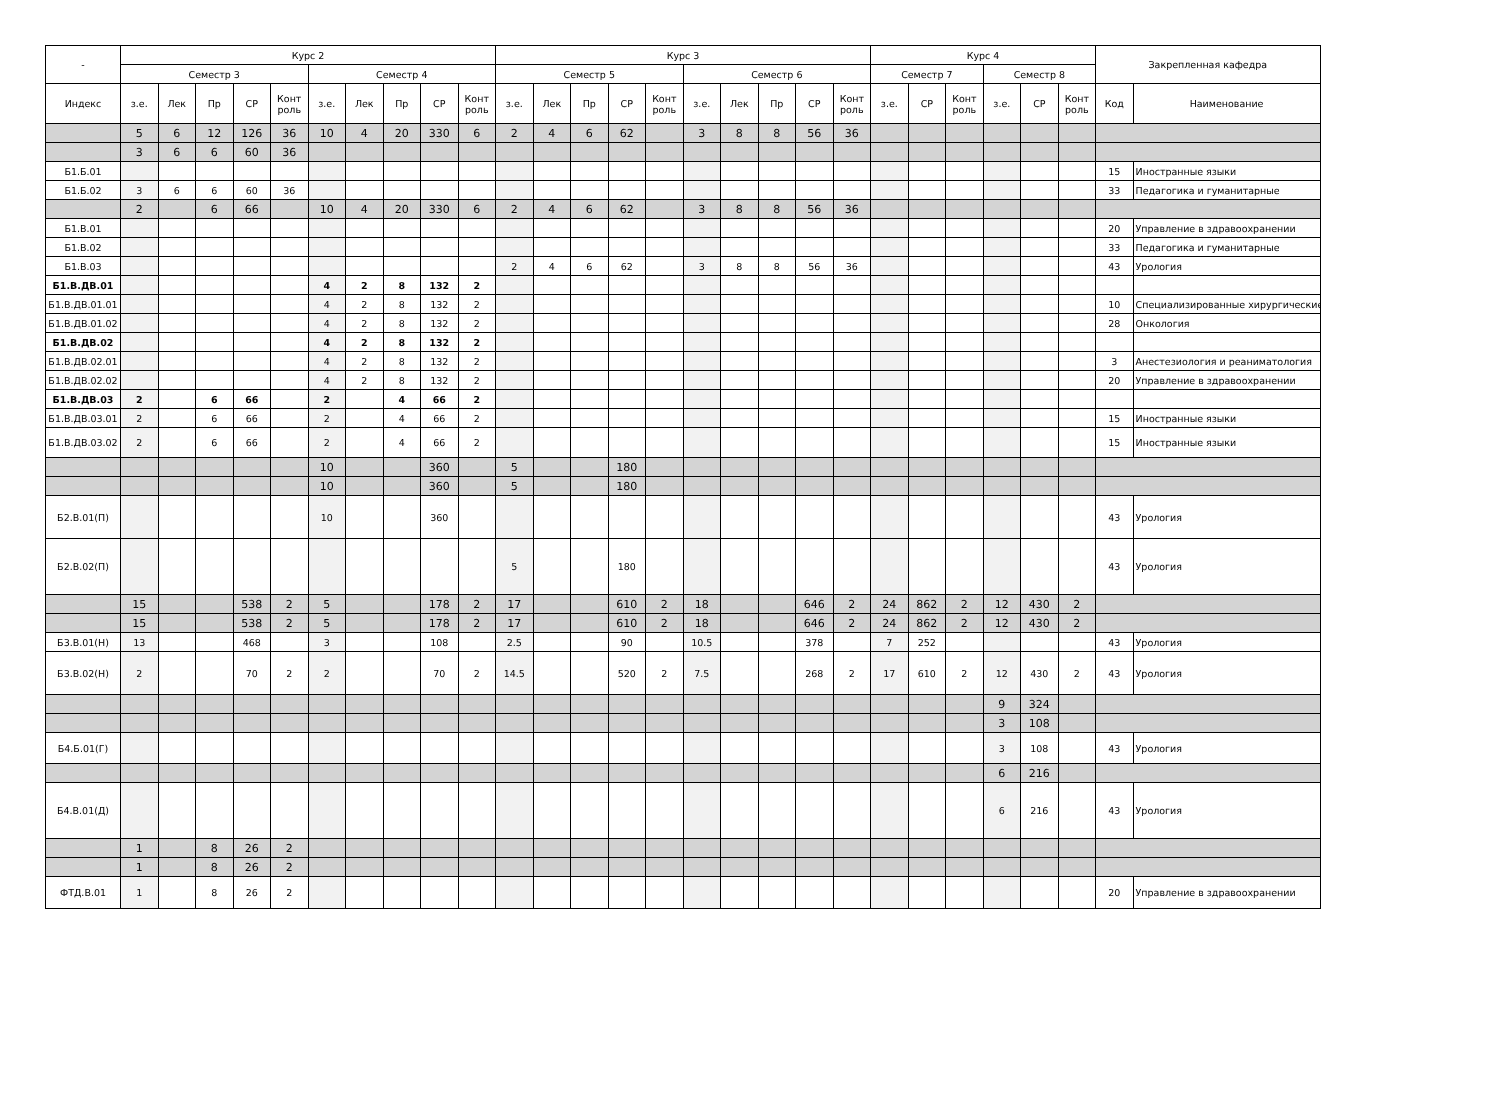| - | Курс 2 | | | | | | | | | | Курс 3 | | | | | | | | | | Курс 4 | | | | | | Закрепленная кафедра | |
| --- | --- | --- | --- | --- | --- | --- | --- | --- | --- | --- | --- | --- | --- | --- | --- | --- | --- | --- | --- | --- | --- | --- | --- | --- | --- | --- | --- | --- |
| | Семестр 3 | | | | | Семестр 4 | | | | | Семестр 5 | | | | | Семестр 6 | | | | | Семестр 7 | | | Семестр 8 | | | | |
| Индекс | з.е. | Лек | Пр | СР | Конт роль | з.е. | Лек | Пр | СР | Конт роль | з.е. | Лек | Пр | СР | Конт роль | з.е. | Лек | Пр | СР | Конт роль | з.е. | СР | Конт роль | з.е. | СР | Конт роль | Код | Наименование |
| | 5 | 6 | 12 | 126 | 36 | 10 | 4 | 20 | 330 | 6 | 2 | 4 | 6 | 62 | | 3 | 8 | 8 | 56 | 36 | | | | | | | | |
| | 3 | 6 | 6 | 60 | 36 | | | | | | | | | | | | | | | | | | | | | | | |
| Б1.Б.01 | | | | | | | | | | | | | | | | | | | | | | | | | | | 15 | Иностранные языки |
| Б1.Б.02 | 3 | 6 | 6 | 60 | 36 | | | | | | | | | | | | | | | | | | | | | | 33 | Педагогика и гуманитарные |
| | 2 | | 6 | 66 | | 10 | 4 | 20 | 330 | 6 | 2 | 4 | 6 | 62 | | 3 | 8 | 8 | 56 | 36 | | | | | | | | |
| Б1.В.01 | | | | | | | | | | | | | | | | | | | | | | | | | | | 20 | Управление в здравоохранении |
| Б1.В.02 | | | | | | | | | | | | | | | | | | | | | | | | | | | 33 | Педагогика и гуманитарные |
| Б1.В.03 | | | | | | | | | | | 2 | 4 | 6 | 62 | | 3 | 8 | 8 | 56 | 36 | | | | | | | 43 | Урология |
| Б1.В.ДВ.01 | | | | | | 4 | 2 | 8 | 132 | 2 | | | | | | | | | | | | | | | | | | |
| Б1.В.ДВ.01.01 | | | | | | 4 | 2 | 8 | 132 | 2 | | | | | | | | | | | | | | | | | 10 | Специализированные хирургические |
| Б1.В.ДВ.01.02 | | | | | | 4 | 2 | 8 | 132 | 2 | | | | | | | | | | | | | | | | | 28 | Онкология |
| Б1.В.ДВ.02 | | | | | | 4 | 2 | 8 | 132 | 2 | | | | | | | | | | | | | | | | | | |
| Б1.В.ДВ.02.01 | | | | | | 4 | 2 | 8 | 132 | 2 | | | | | | | | | | | | | | | | | 3 | Анестезиология и реаниматология |
| Б1.В.ДВ.02.02 | | | | | | 4 | 2 | 8 | 132 | 2 | | | | | | | | | | | | | | | | | 20 | Управление в здравоохранении |
| Б1.В.ДВ.03 | 2 | | 6 | 66 | | 2 | | 4 | 66 | 2 | | | | | | | | | | | | | | | | | | |
| Б1.В.ДВ.03.01 | 2 | | 6 | 66 | | 2 | | 4 | 66 | 2 | | | | | | | | | | | | | | | | | 15 | Иностранные языки |
| Б1.В.ДВ.03.02 | 2 | | 6 | 66 | | 2 | | 4 | 66 | 2 | | | | | | | | | | | | | | | | | 15 | Иностранные языки |
| | | | | | | 10 | | | 360 | | 5 | | | 180 | | | | | | | | | | | | | | |
| | | | | | | 10 | | | 360 | | 5 | | | 180 | | | | | | | | | | | | | | |
| Б2.В.01(П) | | | | | | 10 | | | 360 | | | | | | | | | | | | | | | | | | 43 | Урология |
| Б2.В.02(П) | | | | | | | | | | | 5 | | | 180 | | | | | | | | | | | | | 43 | Урология |
| | 15 | | | 538 | 2 | 5 | | | 178 | 2 | 17 | | | 610 | 2 | 18 | | | 646 | 2 | 24 | 862 | 2 | 12 | 430 | 2 | | |
| | 15 | | | 538 | 2 | 5 | | | 178 | 2 | 17 | | | 610 | 2 | 18 | | | 646 | 2 | 24 | 862 | 2 | 12 | 430 | 2 | | |
| Б3.В.01(Н) | 13 | | | 468 | | 3 | | | 108 | | 2.5 | | | 90 | | 10.5 | | | 378 | | 7 | 252 | | | | | 43 | Урология |
| Б3.В.02(Н) | 2 | | | 70 | 2 | 2 | | | 70 | 2 | 14.5 | | | 520 | 2 | 7.5 | | | 268 | 2 | 17 | 610 | 2 | 12 | 430 | 2 | 43 | Урология |
| | | | | | | | | | | | | | | | | | | | | | | | | 9 | 324 | | | |
| | | | | | | | | | | | | | | | | | | | | | | | | 3 | 108 | | | |
| Б4.Б.01(Г) | | | | | | | | | | | | | | | | | | | | | | | | 3 | 108 | | 43 | Урология |
| | | | | | | | | | | | | | | | | | | | | | | | | 6 | 216 | | | |
| Б4.В.01(Д) | | | | | | | | | | | | | | | | | | | | | | | | 6 | 216 | | 43 | Урология |
| | 1 | | 8 | 26 | 2 | | | | | | | | | | | | | | | | | | | | | | | |
| | 1 | | 8 | 26 | 2 | | | | | | | | | | | | | | | | | | | | | | | |
| ФТД.В.01 | 1 | | 8 | 26 | 2 | | | | | | | | | | | | | | | | | | | | | | 20 | Управление в здравоохранении |